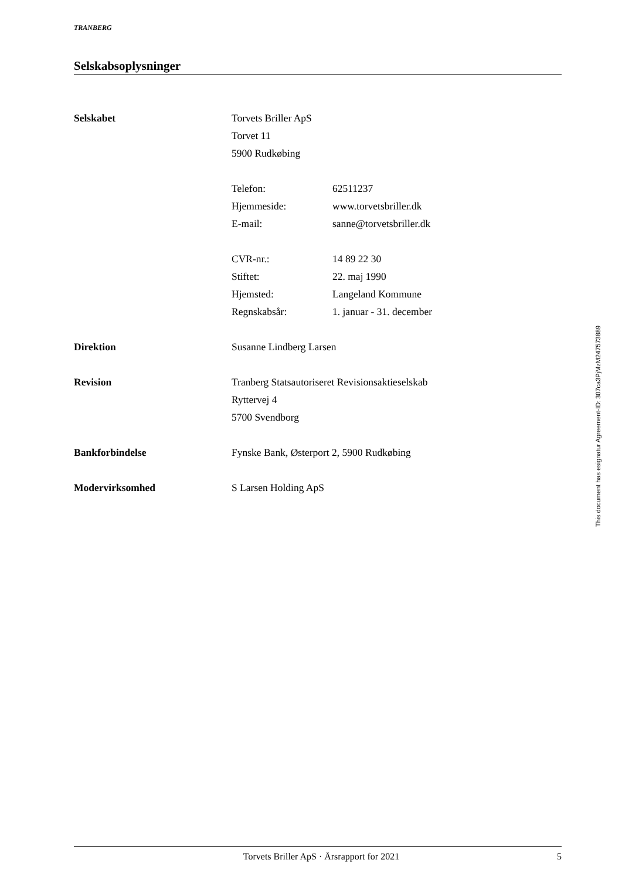TRANBERG
Selskabsoplysninger
Selskabet Torvets Briller ApS
Torvet 11
5900 Rudkøbing
Telefon: 62511237
Hjemmeside: www.torvetsbriller.dk
E-mail: sanne@torvetsbriller.dk
CVR-nr.: 14 89 22 30
Stiftet: 22. maj 1990
Hjemsted: Langeland Kommune
Regnskabsår: 1. januar - 31. december
Direktion Susanne Lindberg Larsen
Revision Tranberg Statsautoriseret Revisionsaktieselskab
Ryttervej 4
5700 Svendborg
Bankforbindelse Fynske Bank, Østerport 2, 5900 Rudkøbing
Modervirksomhed S Larsen Holding ApS
This document has esignatur Agreement-ID: 307ca3PjMzM247573889
Torvets Briller ApS · Årsrapport for 2021 5